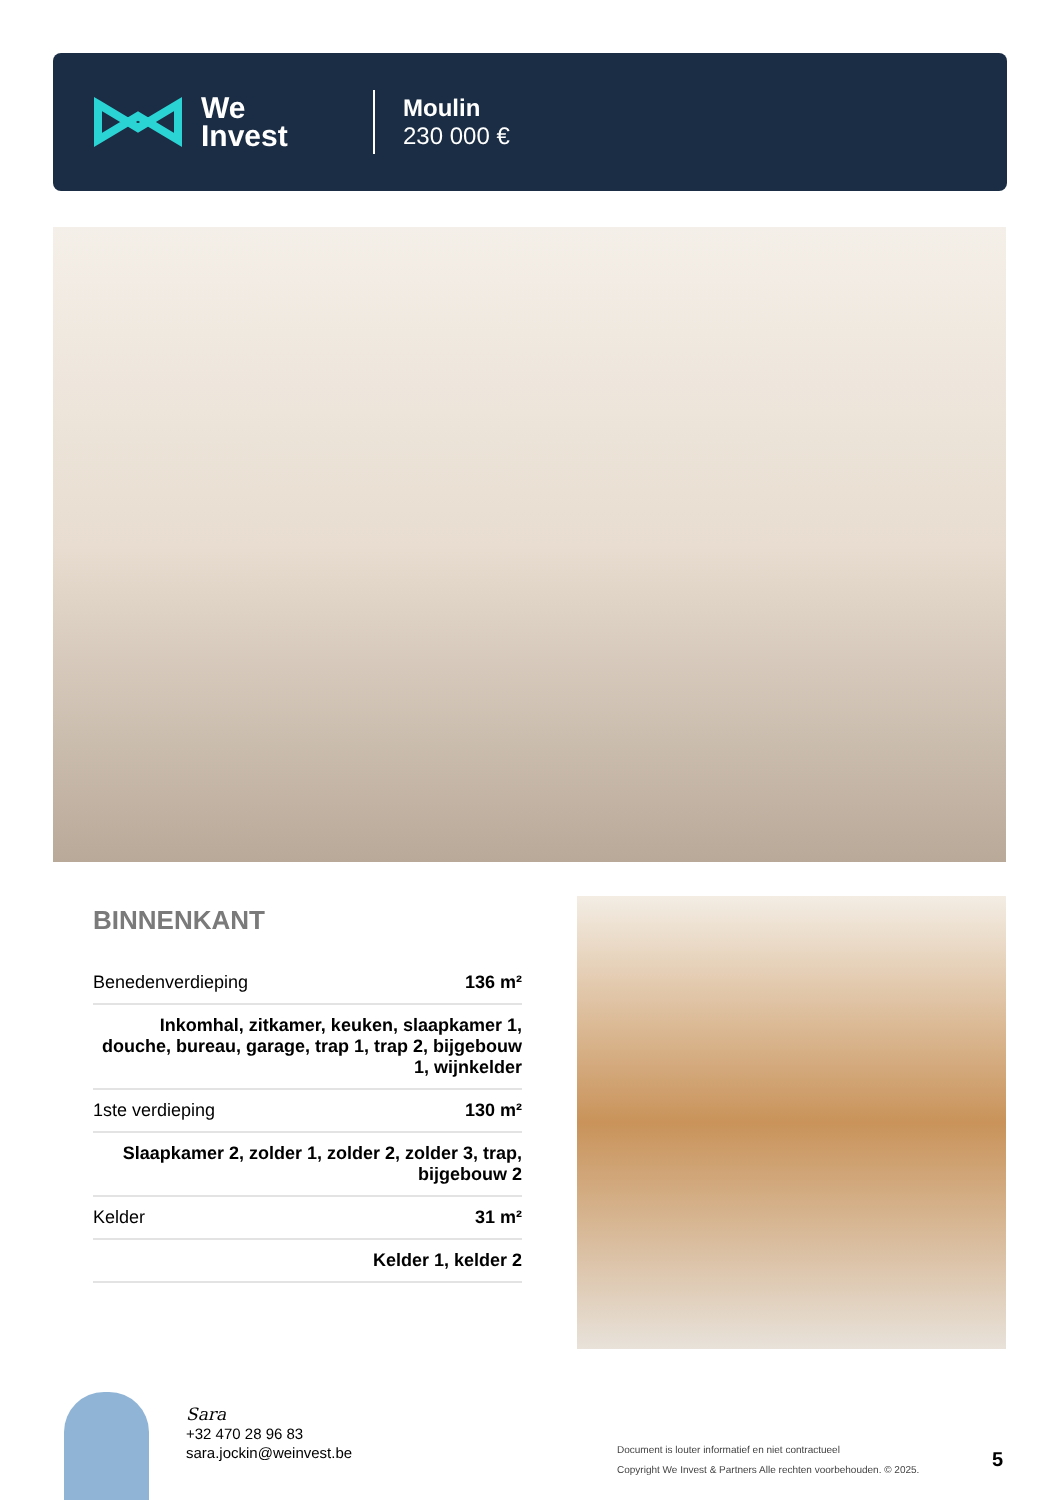We
Invest
Moulin
230 000 €
BINNENKANT
| Benedenverdieping | 136 m² |
| Inkomhal, zitkamer, keuken, slaapkamer 1, douche, bureau, garage, trap 1, trap 2, bijgebouw 1, wijnkelder | |
| 1ste verdieping | 130 m² |
| Slaapkamer 2, zolder 1, zolder 2, zolder 3, trap, bijgebouw 2 | |
| Kelder | 31 m² |
| Kelder 1, kelder 2 | |
Sara
+32 470 28 96 83
sara.jockin@weinvest.be
Document is louter informatief en niet contractueel
Copyright We Invest & Partners Alle rechten voorbehouden. © 2025.
5